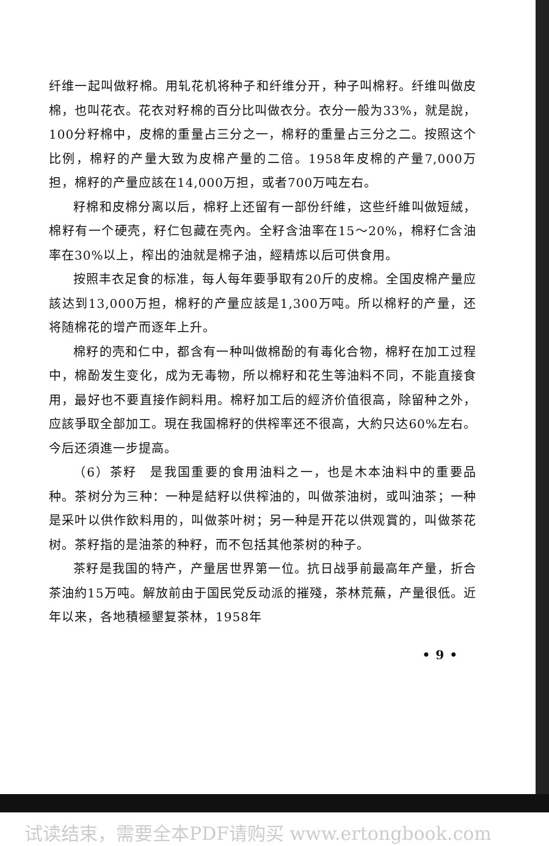纤维一起叫做籽棉。用轧花机将种子和纤维分开，种子叫棉籽。纤维叫做皮棉，也叫花衣。花衣对籽棉的百分比叫做衣分。衣分一般为33%，就是說，100分籽棉中，皮棉的重量占三分之一，棉籽的重量占三分之二。按照这个比例，棉籽的产量大致为皮棉产量的二倍。1958年皮棉的产量7,000万担，棉籽的产量应該在14,000万担，或者700万吨左右。
籽棉和皮棉分离以后，棉籽上还留有一部份纤維，这些纤維叫做短絨，棉籽有一个硬壳，籽仁包藏在壳內。全籽含油率在15～20%，棉籽仁含油率在30%以上，榨出的油就是棉子油，經精炼以后可供食用。
按照丰衣足食的标准，每人每年要爭取有20斤的皮棉。全国皮棉产量应該达到13,000万担，棉籽的产量应該是1,300万吨。所以棉籽的产量，还将随棉花的增产而逐年上升。
棉籽的壳和仁中，都含有一种叫做棉酚的有毒化合物，棉籽在加工过程中，棉酚发生变化，成为无毒物，所以棉籽和花生等油料不同，不能直接食用，最好也不要直接作飼料用。棉籽加工后的經济价值很高，除留种之外，应該爭取全部加工。現在我国棉籽的供榨率还不很高，大約只达60%左右。今后还須進一步提高。
（6）茶籽　是我国重要的食用油料之一，也是木本油料中的重要品种。茶树分为三种：一种是結籽以供榨油的，叫做茶油树，或叫油茶；一种是采叶以供作飲料用的，叫做茶叶树；另一种是开花以供观賞的，叫做茶花树。茶籽指的是油茶的种籽，而不包括其他茶树的种子。
茶籽是我国的特产，产量居世界第一位。抗日战爭前最高年产量，折合茶油約15万吨。解放前由于国民党反动派的摧殘，茶林荒蕪，产量很低。近年以来，各地積極墾复茶林，1958年
• 9 •
试读结束，需要全本PDF请购买 www.ertongbook.com